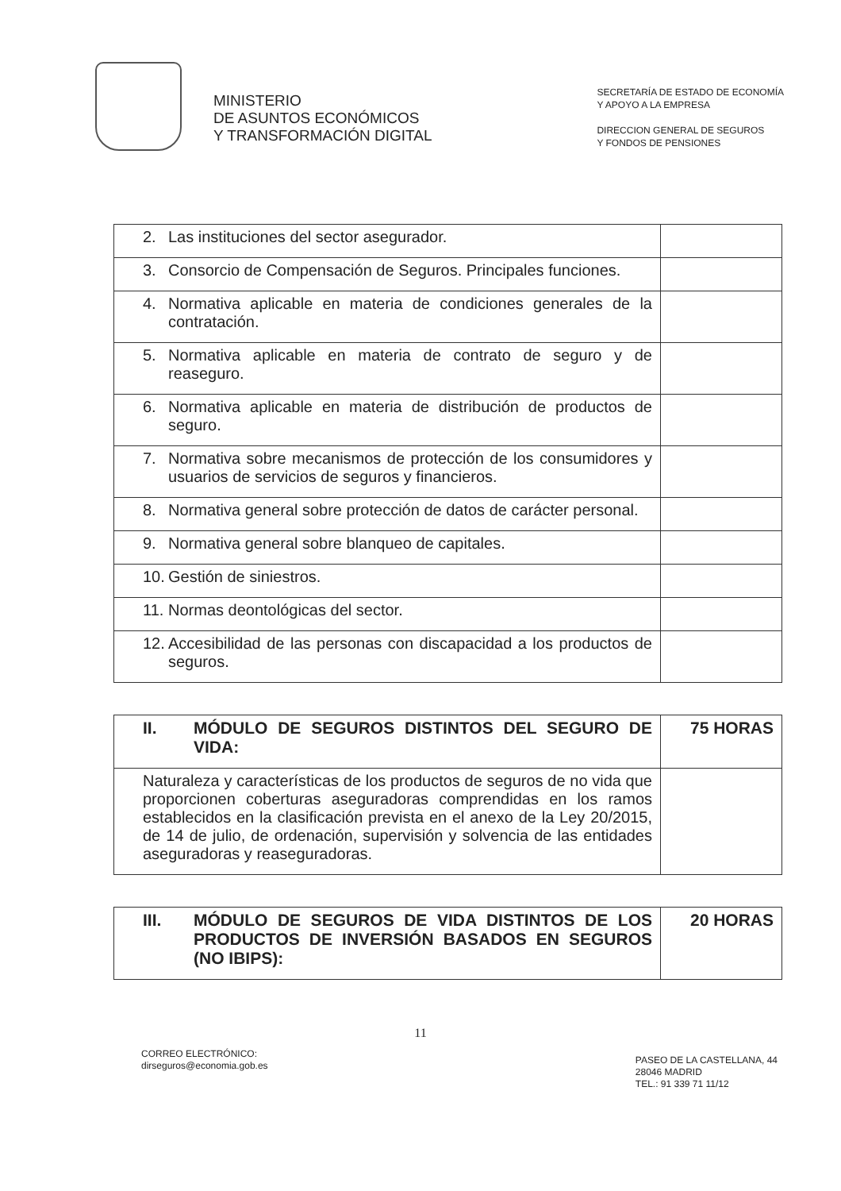MINISTERIO
DE ASUNTOS ECONÓMICOS
Y TRANSFORMACIÓN DIGITAL
SECRETARÍA DE ESTADO DE ECONOMÍA
Y APOYO A LA EMPRESA
DIRECCION GENERAL DE SEGUROS
Y FONDOS DE PENSIONES
| 2. Las instituciones del sector asegurador. | |
| 3. Consorcio de Compensación de Seguros. Principales funciones. | |
| 4. Normativa aplicable en materia de condiciones generales de la contratación. | |
| 5. Normativa aplicable en materia de contrato de seguro y de reaseguro. | |
| 6. Normativa aplicable en materia de distribución de productos de seguro. | |
| 7. Normativa sobre mecanismos de protección de los consumidores y usuarios de servicios de seguros y financieros. | |
| 8. Normativa general sobre protección de datos de carácter personal. | |
| 9. Normativa general sobre blanqueo de capitales. | |
| 10. Gestión de siniestros. | |
| 11. Normas deontológicas del sector. | |
| 12. Accesibilidad de las personas con discapacidad a los productos de seguros. | |
| II. MÓDULO DE SEGUROS DISTINTOS DEL SEGURO DE VIDA: | 75 HORAS |
| Naturaleza y características de los productos de seguros de no vida que proporcionen coberturas aseguradoras comprendidas en los ramos establecidos en la clasificación prevista en el anexo de la Ley 20/2015, de 14 de julio, de ordenación, supervisión y solvencia de las entidades aseguradoras y reaseguradoras. | |
| III. MÓDULO DE SEGUROS DE VIDA DISTINTOS DE LOS PRODUCTOS DE INVERSIÓN BASADOS EN SEGUROS (NO IBIPS): | 20 HORAS |
11
CORREO ELECTRÓNICO:
dirseguros@economia.gob.es
PASEO DE LA CASTELLANA, 44
28046 MADRID
TEL.: 91 339 71 11/12